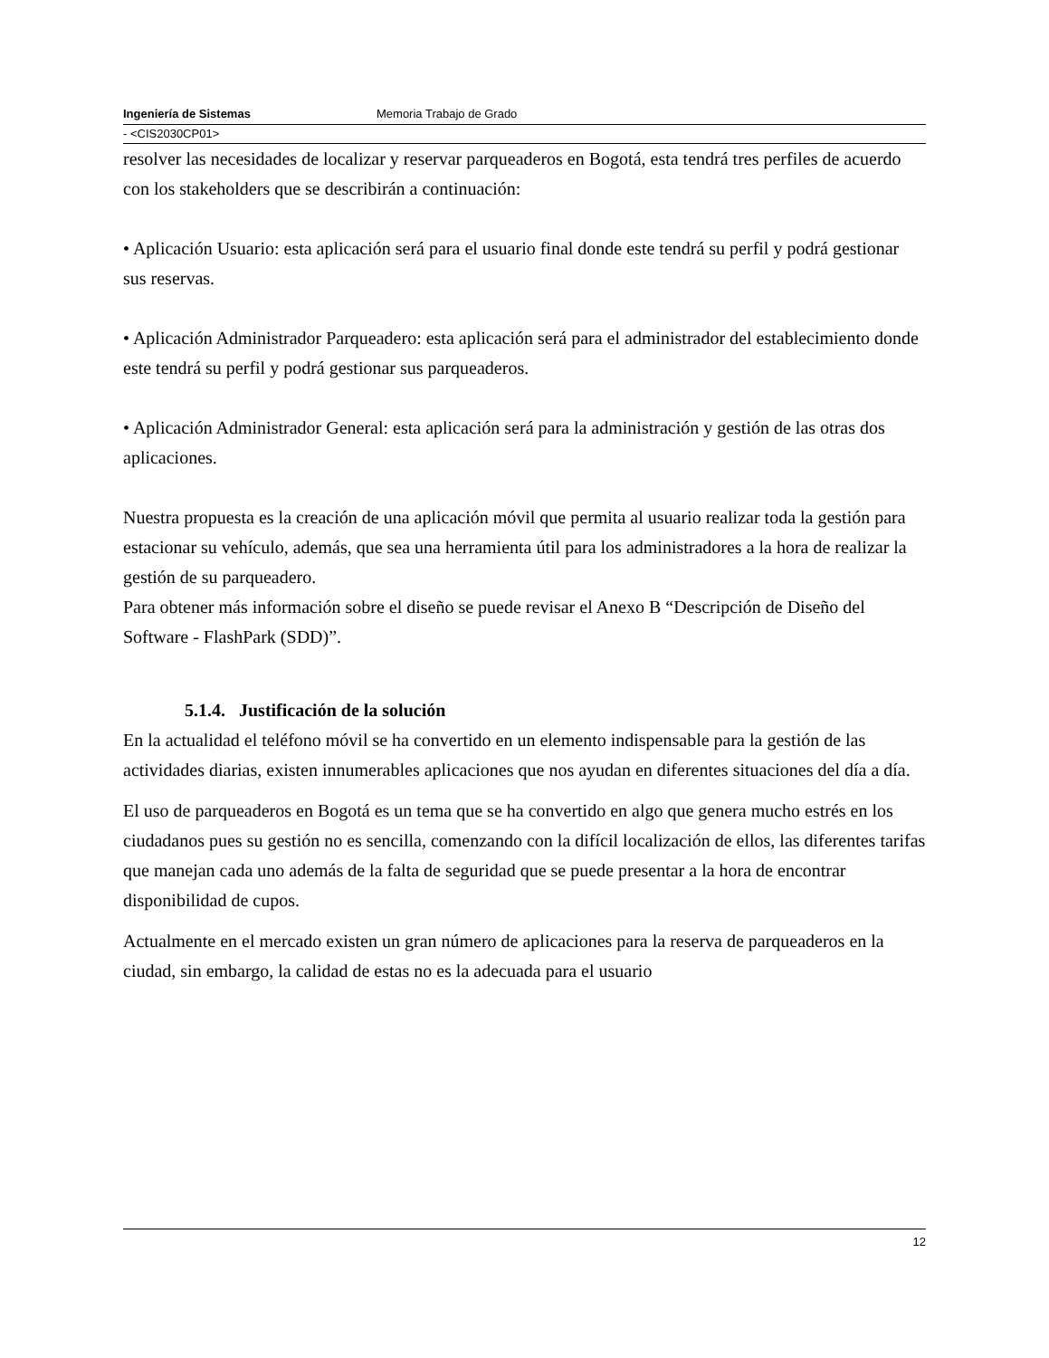Ingeniería de Sistemas Memoria Trabajo de Grado
- <CIS2030CP01>
resolver las necesidades de localizar y reservar parqueaderos en Bogotá, esta tendrá tres perfiles de acuerdo con los stakeholders que se describirán a continuación:
• Aplicación Usuario: esta aplicación será para el usuario final donde este tendrá su perfil y podrá gestionar sus reservas.
• Aplicación Administrador Parqueadero: esta aplicación será para el administrador del establecimiento donde este tendrá su perfil y podrá gestionar sus parqueaderos.
• Aplicación Administrador General: esta aplicación será para la administración y gestión de las otras dos aplicaciones.
Nuestra propuesta es la creación de una aplicación móvil que permita al usuario realizar toda la gestión para estacionar su vehículo, además, que sea una herramienta útil para los administradores a la hora de realizar la gestión de su parqueadero.
Para obtener más información sobre el diseño se puede revisar el Anexo B “Descripción de Diseño del Software - FlashPark (SDD)”.
5.1.4. Justificación de la solución
En la actualidad el teléfono móvil se ha convertido en un elemento indispensable para la gestión de las actividades diarias, existen innumerables aplicaciones que nos ayudan en diferentes situaciones del día a día.
El uso de parqueaderos en Bogotá es un tema que se ha convertido en algo que genera mucho estrés en los ciudadanos pues su gestión no es sencilla, comenzando con la difícil localización de ellos, las diferentes tarifas que manejan cada uno además de la falta de seguridad que se puede presentar a la hora de encontrar disponibilidad de cupos.
Actualmente en el mercado existen un gran número de aplicaciones para la reserva de parqueaderos en la ciudad, sin embargo, la calidad de estas no es la adecuada para el usuario
12